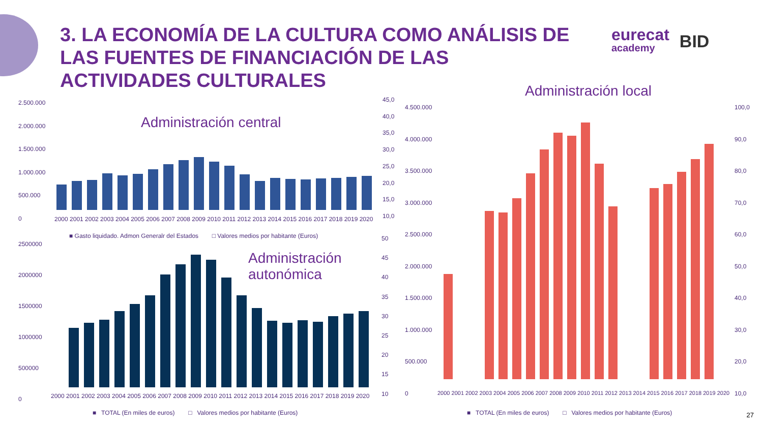3. LA ECONOMÍA DE LA CULTURA COMO ANÁLISIS DE LAS FUENTES DE FINANCIACIÓN DE LAS ACTIVIDADES CULTURALES
eurecat
academy
BID
Administración central
2.500.000
2.000.000
1.500.000
1.000.000
500.000
0
45,0
40,0
35,0
30,0
25,0
20,0
15,0
10,0
2000 2001 2002 2003 2004 2005 2006 2007 2008 2009 2010 2011 2012 2013 2014 2015 2016 2017 2018 2019 2020
■ Gasto liquidado. Admon Generalr del Estados □ Valores medios por habitante (Euros)
Administración
autonómica
2500000
2000000
1500000
1000000
500000
0
50
45
40
35
30
25
20
15
10
2000 2001 2002 2003 2004 2005 2006 2007 2008 2009 2010 2011 2012 2013 2014 2015 2016 2017 2018 2019 2020
■ TOTAL (En miles de euros) □ Valores medios por habitante (Euros)
Administración local
4.500.000
4.000.000
3.500.000
3.000.000
2.500.000
2.000.000
1.500.000
1.000.000
500.000
0
100,0
90,0
80,0
70,0
60,0
50,0
40,0
30,0
20,0
10,0
2000 2001 2002 2003 2004 2005 2006 2007 2008 2009 2010 2011 2012 2013 2014 2015 2016 2017 2018 2019 2020
■ TOTAL (En miles de euros) □ Valores medios por habitante (Euros)
27